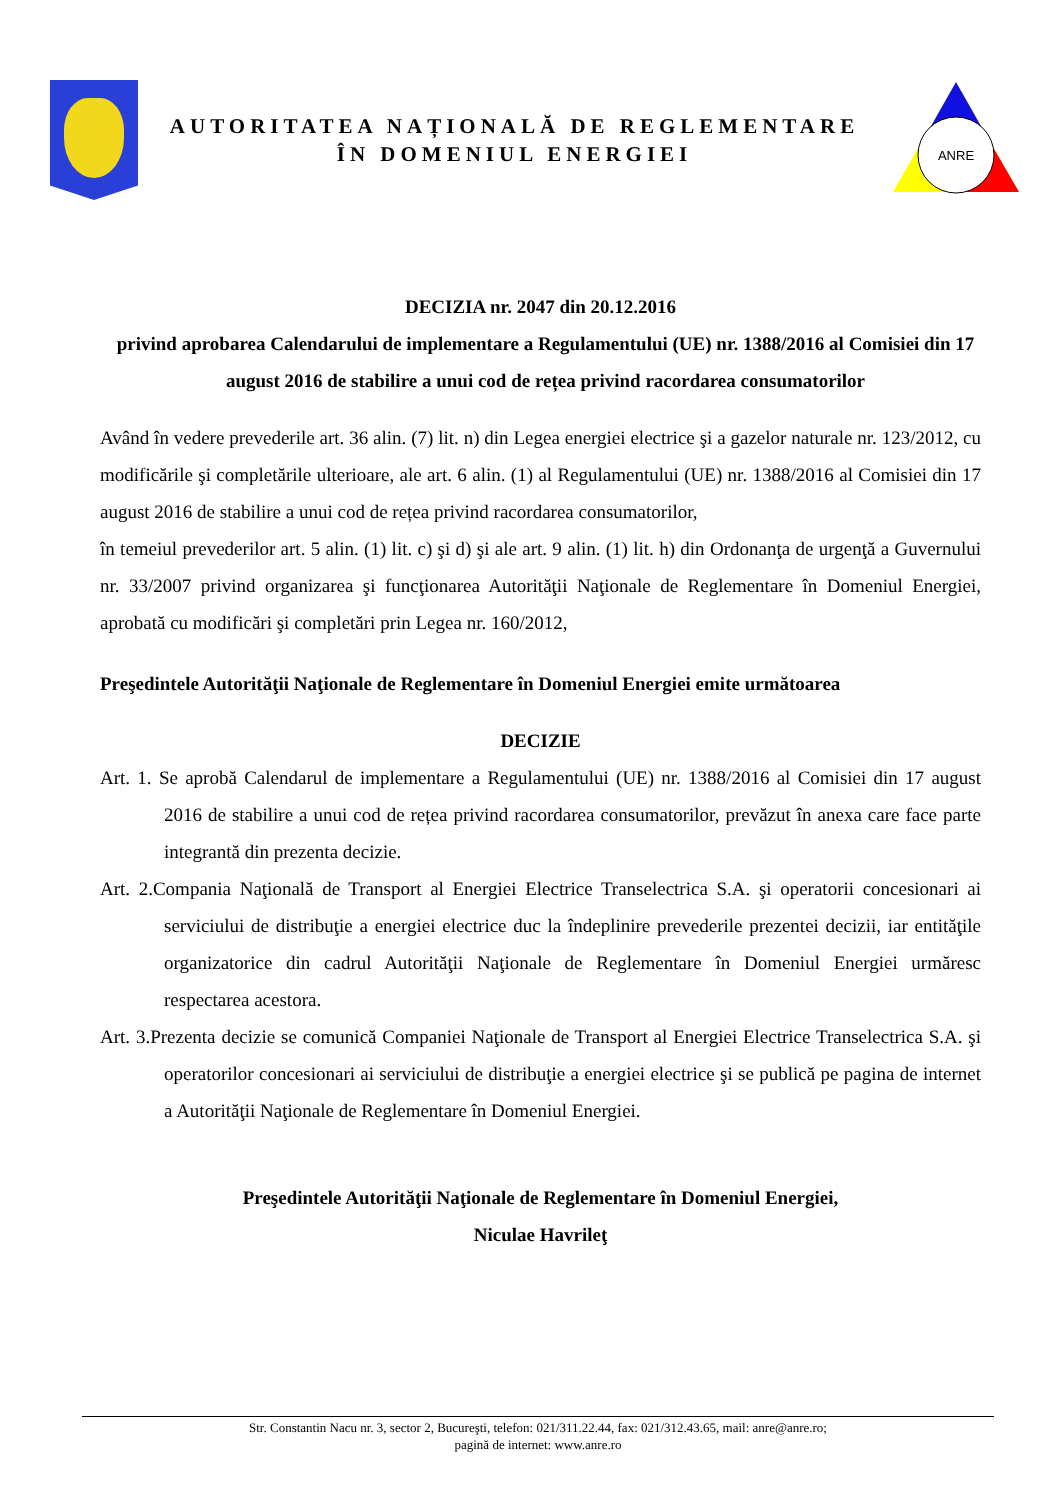AUTORITATEA NAȚIONALĂ DE REGLEMENTARE
ÎN DOMENIUL ENERGIEI
ANRE
DECIZIA nr. 2047 din 20.12.2016
privind aprobarea Calendarului de implementare a Regulamentului (UE) nr. 1388/2016 al Comisiei din 17 august 2016 de stabilire a unui cod de rețea privind racordarea consumatorilor
Având în vedere prevederile art. 36 alin. (7) lit. n) din Legea energiei electrice şi a gazelor naturale nr. 123/2012, cu modificările şi completările ulterioare, ale art. 6 alin. (1) al Regulamentului (UE) nr. 1388/2016 al Comisiei din 17 august 2016 de stabilire a unui cod de rețea privind racordarea consumatorilor,
în temeiul prevederilor art. 5 alin. (1) lit. c) şi d) şi ale art. 9 alin. (1) lit. h) din Ordonanţa de urgenţă a Guvernului nr. 33/2007 privind organizarea şi funcţionarea Autorităţii Naţionale de Reglementare în Domeniul Energiei, aprobată cu modificări şi completări prin Legea nr. 160/2012,
Preşedintele Autorităţii Naţionale de Reglementare în Domeniul Energiei emite următoarea
DECIZIE
Art. 1. Se aprobă Calendarul de implementare a Regulamentului (UE) nr. 1388/2016 al Comisiei din 17 august 2016 de stabilire a unui cod de rețea privind racordarea consumatorilor, prevăzut în anexa care face parte integrantă din prezenta decizie.
Art. 2.Compania Naţională de Transport al Energiei Electrice Transelectrica S.A. şi operatorii concesionari ai serviciului de distribuţie a energiei electrice duc la îndeplinire prevederile prezentei decizii, iar entităţile organizatorice din cadrul Autorităţii Naţionale de Reglementare în Domeniul Energiei urmăresc respectarea acestora.
Art. 3.Prezenta decizie se comunică Companiei Naţionale de Transport al Energiei Electrice Transelectrica S.A. şi operatorilor concesionari ai serviciului de distribuţie a energiei electrice şi se publică pe pagina de internet a Autorităţii Naţionale de Reglementare în Domeniul Energiei.
Preşedintele Autorităţii Naţionale de Reglementare în Domeniul Energiei,
Niculae Havrileţ
Str. Constantin Nacu nr. 3, sector 2, Bucureşti, telefon: 021/311.22.44, fax: 021/312.43.65, mail: anre@anre.ro;
pagină de internet: www.anre.ro